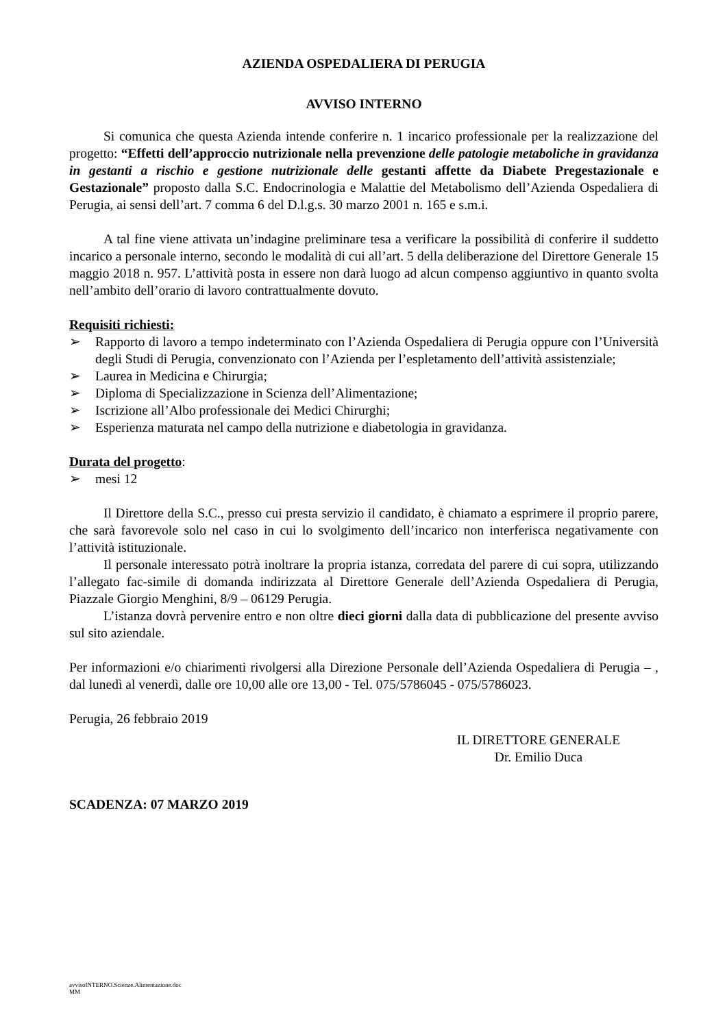AZIENDA OSPEDALIERA DI PERUGIA
AVVISO INTERNO
Si comunica che questa Azienda intende conferire n. 1 incarico professionale per la realizzazione del progetto: “Effetti dell’approccio nutrizionale nella prevenzione delle patologie metaboliche in gravidanza in gestanti a rischio e gestione nutrizionale delle gestanti affette da Diabete Pregestazionale e Gestazionale” proposto dalla S.C. Endocrinologia e Malattie del Metabolismo dell’Azienda Ospedaliera di Perugia, ai sensi dell’art. 7 comma 6 del D.l.g.s. 30 marzo 2001 n. 165 e s.m.i.
A tal fine viene attivata un’indagine preliminare tesa a verificare la possibilità di conferire il suddetto incarico a personale interno, secondo le modalità di cui all’art. 5 della deliberazione del Direttore Generale 15 maggio 2018 n. 957. L’attività posta in essere non darà luogo ad alcun compenso aggiuntivo in quanto svolta nell’ambito dell’orario di lavoro contrattualmente dovuto.
Requisiti richiesti:
➢ Rapporto di lavoro a tempo indeterminato con l’Azienda Ospedaliera di Perugia oppure con l’Università degli Studi di Perugia, convenzionato con l’Azienda per l’espletamento dell’attività assistenziale;
➢ Laurea in Medicina e Chirurgia;
➢ Diploma di Specializzazione in Scienza dell’Alimentazione;
➢ Iscrizione all’Albo professionale dei Medici Chirurghi;
➢ Esperienza maturata nel campo della nutrizione e diabetologia in gravidanza.
Durata del progetto:
➢ mesi 12
Il Direttore della S.C., presso cui presta servizio il candidato, è chiamato a esprimere il proprio parere, che sarà favorevole solo nel caso in cui lo svolgimento dell’incarico non interferisca negativamente con l’attività istituzionale.
Il personale interessato potrà inoltrare la propria istanza, corredata del parere di cui sopra, utilizzando l’allegato fac-simile di domanda indirizzata al Direttore Generale dell’Azienda Ospedaliera di Perugia, Piazzale Giorgio Menghini, 8/9 – 06129 Perugia.
L’istanza dovrà pervenire entro e non oltre dieci giorni dalla data di pubblicazione del presente avviso sul sito aziendale.
Per informazioni e/o chiarimenti rivolgersi alla Direzione Personale dell’Azienda Ospedaliera di Perugia – , dal lunedì al venerdì, dalle ore 10,00 alle ore 13,00 - Tel. 075/5786045 - 075/5786023.
Perugia, 26 febbraio 2019
IL DIRETTORE GENERALE
Dr. Emilio Duca
SCADENZA: 07 MARZO 2019
avvisoINTERNO.Scienze.Alimentazione.doc
MM